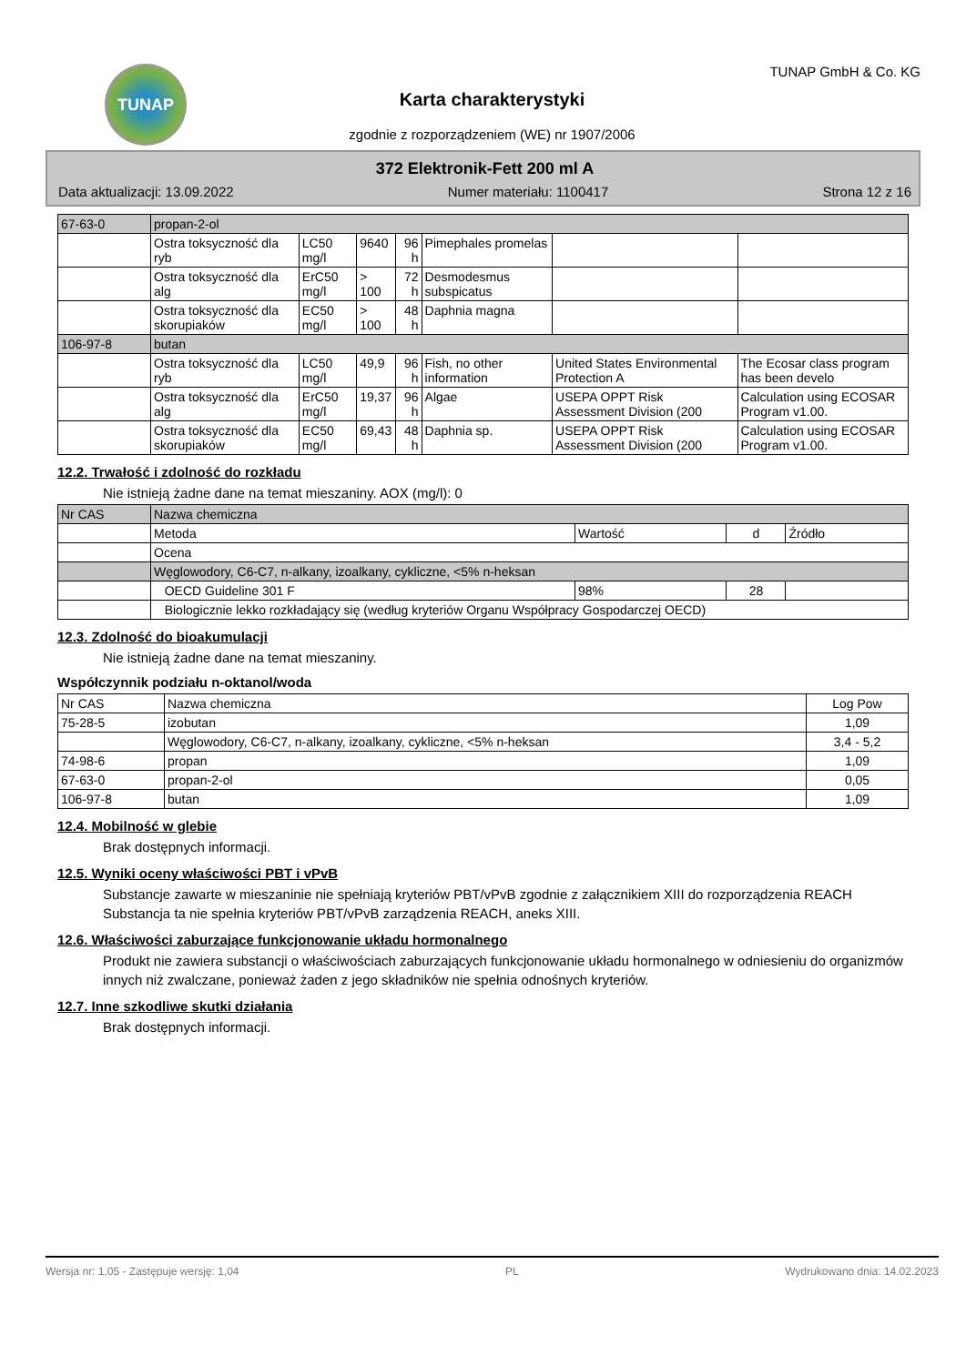TUNAP
Karta charakterystyki
zgodnie z rozporządzeniem (WE) nr 1907/2006
TUNAP GmbH & Co. KG
372 Elektronik-Fett 200 ml A
Data aktualizacji: 13.09.2022 Numer materiału: 1100417 Strona 12 z 16
| 67-63-0 | propan-2-ol | | | | | | |
| | Ostra toksyczność dla ryb | LC50 mg/l | 9640 | 96 h | Pimephales promelas | | |
| | Ostra toksyczność dla alg | ErC50 mg/l | > 100 | 72 h | Desmodesmus subspicatus | | |
| | Ostra toksyczność dla skorupiaków | EC50 mg/l | > 100 | 48 h | Daphnia magna | | |
| 106-97-8 | butan | | | | | | |
| | Ostra toksyczność dla ryb | LC50 mg/l | 49,9 | 96 h | Fish, no other information | United States Environmental Protection A | The Ecosar class program has been develo |
| | Ostra toksyczność dla alg | ErC50 mg/l | 19,37 | 96 h | Algae | USEPA OPPT Risk Assessment Division (200 | Calculation using ECOSAR Program v1.00. |
| | Ostra toksyczność dla skorupiaków | EC50 mg/l | 69,43 | 48 h | Daphnia sp. | USEPA OPPT Risk Assessment Division (200 | Calculation using ECOSAR Program v1.00. |
12.2. Trwałość i zdolność do rozkładu
Nie istnieją żadne dane na temat mieszaniny. AOX (mg/l): 0
| Nr CAS | Nazwa chemiczna | | | |
| | Metoda | Wartość | d | Źródło |
| | Ocena | | | |
| | Węglowodory, C6-C7, n-alkany, izoalkany, cykliczne, <5% n-heksan | | | |
| | OECD Guideline 301 F | 98% | 28 | |
| | Biologicznie lekko rozkładający się (według kryteriów Organu Współpracy Gospodarczej OECD) | | | |
12.3. Zdolność do bioakumulacji
Nie istnieją żadne dane na temat mieszaniny.
Współczynnik podziału n-oktanol/woda
| Nr CAS | Nazwa chemiczna | Log Pow |
| --- | --- | --- |
| 75-28-5 | izobutan | 1,09 |
| | Węglowodory, C6-C7, n-alkany, izoalkany, cykliczne, <5% n-heksan | 3,4 - 5,2 |
| 74-98-6 | propan | 1,09 |
| 67-63-0 | propan-2-ol | 0,05 |
| 106-97-8 | butan | 1,09 |
12.4. Mobilność w glebie
Brak dostępnych informacji.
12.5. Wyniki oceny właściwości PBT i vPvB
Substancje zawarte w mieszaninie nie spełniają kryteriów PBT/vPvB zgodnie z załącznikiem XIII do rozporządzenia REACH
Substancja ta nie spełnia kryteriów PBT/vPvB zarządzenia REACH, aneks XIII.
12.6. Właściwości zaburzające funkcjonowanie układu hormonalnego
Produkt nie zawiera substancji o właściwościach zaburzających funkcjonowanie układu hormonalnego w odniesieniu do organizmów innych niż zwalczane, ponieważ żaden z jego składników nie spełnia odnośnych kryteriów.
12.7. Inne szkodliwe skutki działania
Brak dostępnych informacji.
Wersja nr: 1,05 - Zastępuje wersję: 1,04 PL Wydrukowano dnia: 14.02.2023